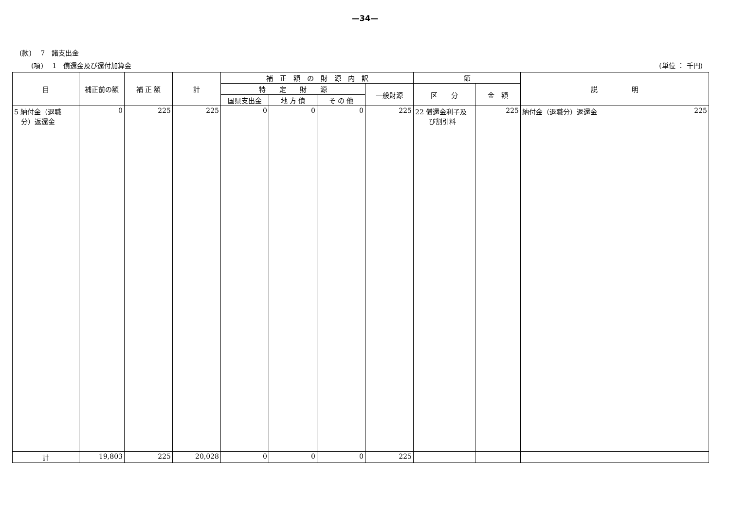—34—
(款)　 7　諸支出金
(項)　 1　償還金及び還付加算金 (単位 ： 千円)
| 目 | 補正前の額 | 補 正 額 | 計 | 補 正 額 の 財 源 内 訳 | | | | 節 | | 説 明 |
| --- | --- | --- | --- | --- | --- | --- | --- | --- | --- | --- |
| | | | | 特 定 財 源 | | | 一般財源 | 区 分 | 金 額 | |
| | | | | 国県支出金 | 地 方 債 | そ の 他 | | | | |
| 5 納付金（退職 分）返還金 | 0 | 225 | 225 | 0 | 0 | 0 | 225 | 22 償還金利子及 び割引料 | 225 | 納付金（退職分）返還金 225 |
| 計 | 19,803 | 225 | 20,028 | 0 | 0 | 0 | 225 | | | |